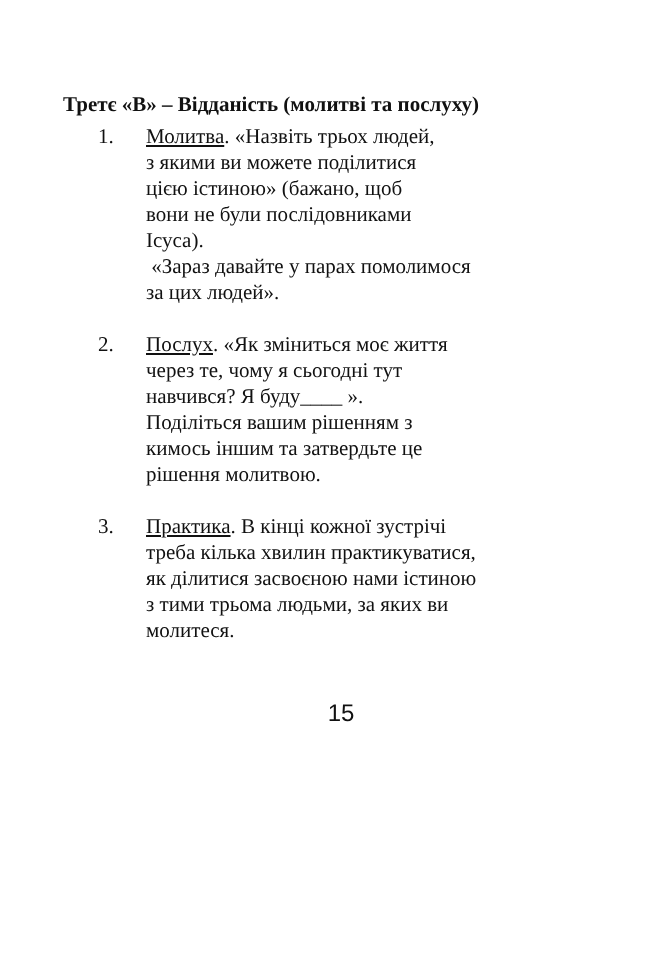Третє «В» – Відданість (молитві та послуху)
1. Молитва. «Назвіть трьох людей,
з якими ви можете поділитися
цією істиною» (бажано, щоб
вони не були послідовниками
Ісуса).
«Зараз давайте у парах помолимося
за цих людей».
2. Послух. «Як зміниться моє життя
через те, чому я сьогодні тут
навчився? Я буду____ ».
Поділіться вашим рішенням з
кимось іншим та затвердьте це
рішення молитвою.
3. Практика. В кінці кожної зустрічі
треба кілька хвилин практикуватися,
як ділитися засвоєною нами істиною
з тими трьома людьми, за яких ви
молитеся.
15